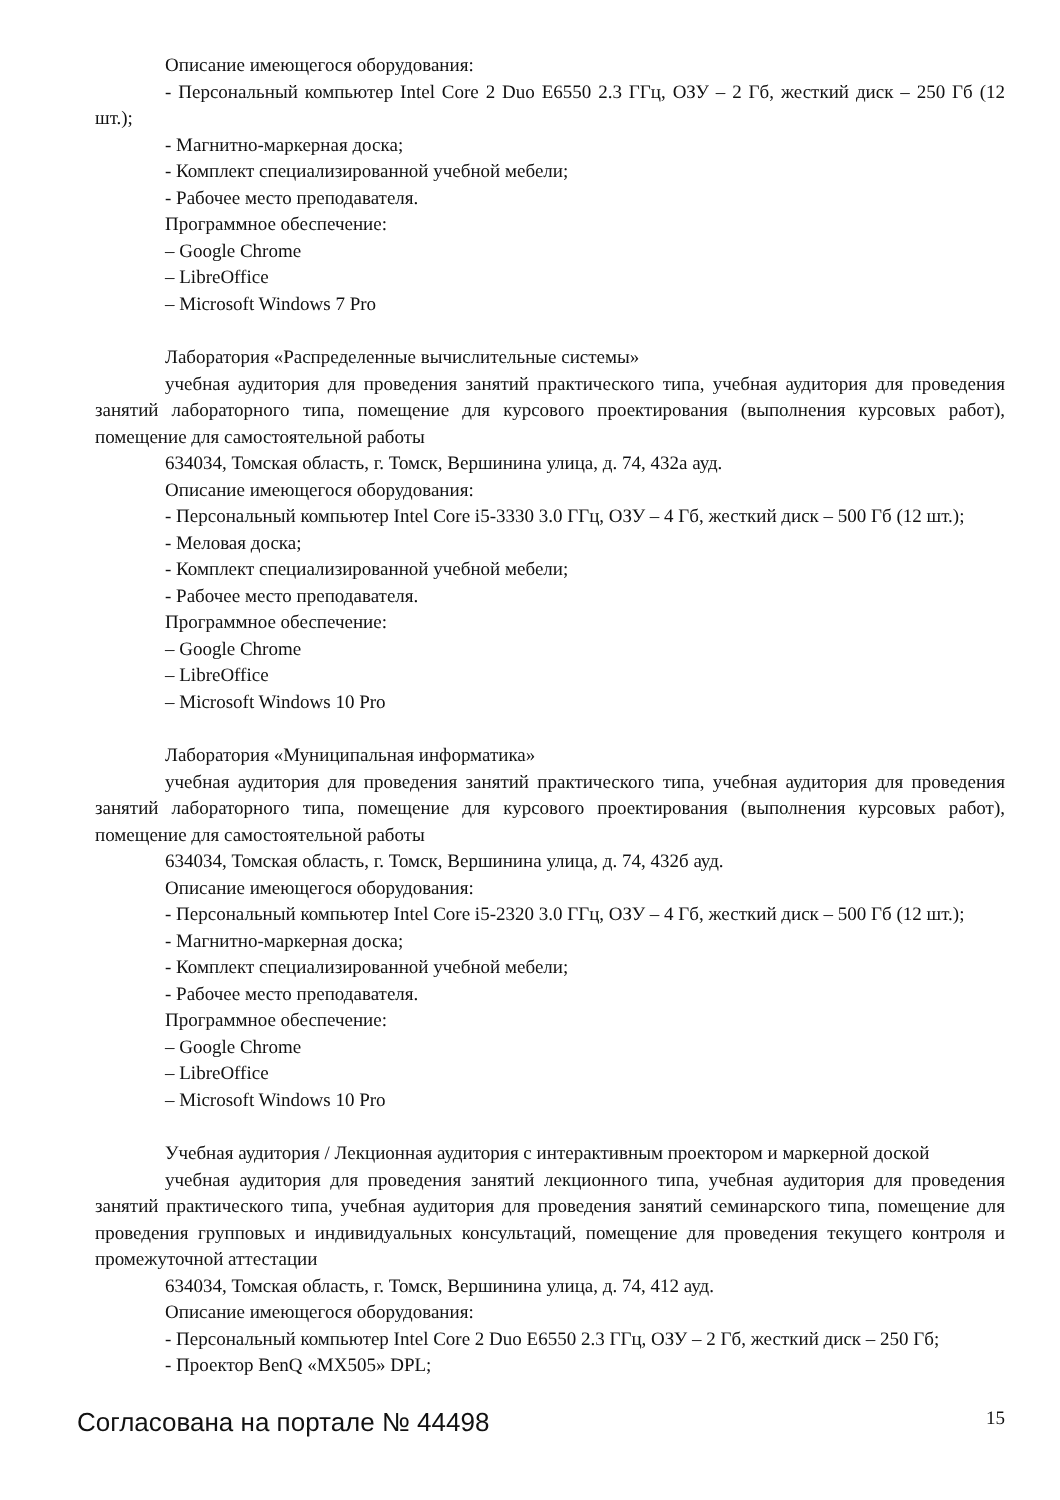Описание имеющегося оборудования:
- Персональный компьютер Intel Core 2 Duo E6550 2.3 ГГц, ОЗУ – 2 Гб, жесткий диск – 250 Гб (12 шт.);
- Магнитно-маркерная доска;
- Комплект специализированной учебной мебели;
- Рабочее место преподавателя.
Программное обеспечение:
– Google Chrome
– LibreOffice
– Microsoft Windows 7 Pro
Лаборатория «Распределенные вычислительные системы»
учебная аудитория для проведения занятий практического типа, учебная аудитория для проведения занятий лабораторного типа, помещение для курсового проектирования (выполнения курсовых работ), помещение для самостоятельной работы
634034, Томская область, г. Томск, Вершинина улица, д. 74, 432а ауд.
Описание имеющегося оборудования:
- Персональный компьютер Intel Core i5-3330 3.0 ГГц, ОЗУ – 4 Гб, жесткий диск – 500 Гб (12 шт.);
- Меловая доска;
- Комплект специализированной учебной мебели;
- Рабочее место преподавателя.
Программное обеспечение:
– Google Chrome
– LibreOffice
– Microsoft Windows 10 Pro
Лаборатория «Муниципальная информатика»
учебная аудитория для проведения занятий практического типа, учебная аудитория для проведения занятий лабораторного типа, помещение для курсового проектирования (выполнения курсовых работ), помещение для самостоятельной работы
634034, Томская область, г. Томск, Вершинина улица, д. 74, 432б ауд.
Описание имеющегося оборудования:
- Персональный компьютер Intel Core i5-2320 3.0 ГГц, ОЗУ – 4 Гб, жесткий диск – 500 Гб (12 шт.);
- Магнитно-маркерная доска;
- Комплект специализированной учебной мебели;
- Рабочее место преподавателя.
Программное обеспечение:
– Google Chrome
– LibreOffice
– Microsoft Windows 10 Pro
Учебная аудитория / Лекционная аудитория с интерактивным проектором и маркерной доской
учебная аудитория для проведения занятий лекционного типа, учебная аудитория для проведения занятий практического типа, учебная аудитория для проведения занятий семинарского типа, помещение для проведения групповых и индивидуальных консультаций, помещение для проведения текущего контроля и промежуточной аттестации
634034, Томская область, г. Томск, Вершинина улица, д. 74, 412 ауд.
Описание имеющегося оборудования:
- Персональный компьютер Intel Core 2 Duo E6550 2.3 ГГц, ОЗУ – 2 Гб, жесткий диск – 250 Гб;
- Проектор BenQ «MX505» DPL;
Согласована на портале № 44498 15